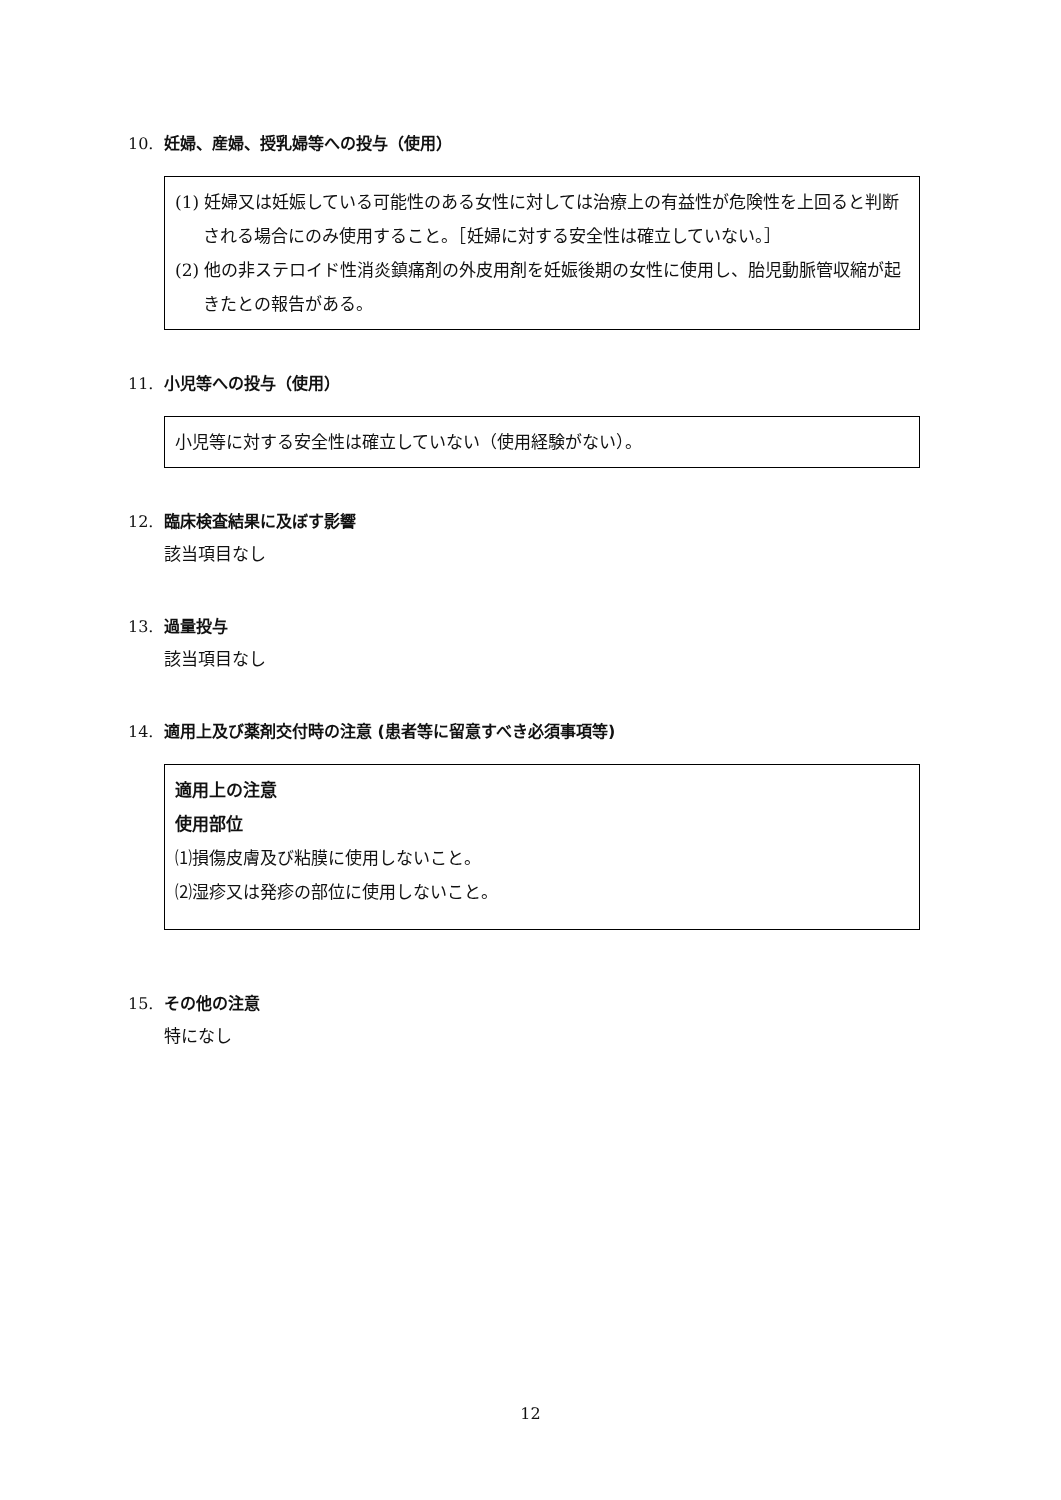10. 妊婦、産婦、授乳婦等への投与（使用）
(1) 妊婦又は妊娠している可能性のある女性に対しては治療上の有益性が危険性を上回ると判断される場合にのみ使用すること。［妊婦に対する安全性は確立していない。］
(2) 他の非ステロイド性消炎鎮痛剤の外皮用剤を妊娠後期の女性に使用し、胎児動脈管収縮が起きたとの報告がある。
11. 小児等への投与（使用）
小児等に対する安全性は確立していない（使用経験がない）。
12. 臨床検査結果に及ぼす影響
該当項目なし
13. 過量投与
該当項目なし
14. 適用上及び薬剤交付時の注意 (患者等に留意すべき必須事項等)
適用上の注意
使用部位
⑴損傷皮膚及び粘膜に使用しないこと。
⑵湿疹又は発疹の部位に使用しないこと。
15. その他の注意
特になし
12